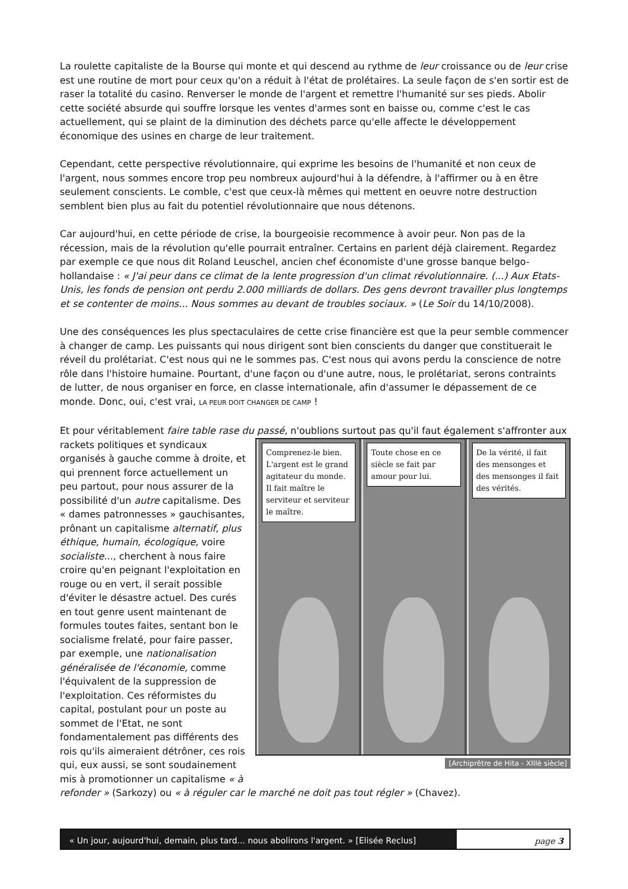La roulette capitaliste de la Bourse qui monte et qui descend au rythme de leur croissance ou de leur crise est une routine de mort pour ceux qu'on a réduit à l'état de prolétaires. La seule façon de s'en sortir est de raser la totalité du casino. Renverser le monde de l'argent et remettre l'humanité sur ses pieds. Abolir cette société absurde qui souffre lorsque les ventes d'armes sont en baisse ou, comme c'est le cas actuellement, qui se plaint de la diminution des déchets parce qu'elle affecte le développement économique des usines en charge de leur traitement.
Cependant, cette perspective révolutionnaire, qui exprime les besoins de l'humanité et non ceux de l'argent, nous sommes encore trop peu nombreux aujourd'hui à la défendre, à l'affirmer ou à en être seulement conscients. Le comble, c'est que ceux-là mêmes qui mettent en oeuvre notre destruction semblent bien plus au fait du potentiel révolutionnaire que nous détenons.
Car aujourd'hui, en cette période de crise, la bourgeoisie recommence à avoir peur. Non pas de la récession, mais de la révolution qu'elle pourrait entraîner. Certains en parlent déjà clairement. Regardez par exemple ce que nous dit Roland Leuschel, ancien chef économiste d'une grosse banque belgo-hollandaise : « J'ai peur dans ce climat de la lente progression d'un climat révolutionnaire. (...) Aux Etats-Unis, les fonds de pension ont perdu 2.000 milliards de dollars. Des gens devront travailler plus longtemps et se contenter de moins... Nous sommes au devant de troubles sociaux. » (Le Soir du 14/10/2008).
Une des conséquences les plus spectaculaires de cette crise financière est que la peur semble commencer à changer de camp. Les puissants qui nous dirigent sont bien conscients du danger que constituerait le réveil du prolétariat. C'est nous qui ne le sommes pas. C'est nous qui avons perdu la conscience de notre rôle dans l'histoire humaine. Pourtant, d'une façon ou d'une autre, nous, le prolétariat, serons contraints de lutter, de nous organiser en force, en classe internationale, afin d'assumer le dépassement de ce monde. Donc, oui, c'est vrai, LA PEUR DOIT CHANGER DE CAMP !
Et pour véritablement faire table rase du passé, n'oublions surtout pas qu'il faut également s'affronter aux rackets politiques Comprenez-le bien. L'argent est le grand agitateur du monde. Il fait maître le serviteur et serviteur le maître. Toute chose en ce siècle se fait par amour pour lui. De la vérité, il fait des mensonges et des mensonges il fait des vérités.
[Archiprêtre de Hita - XIIIè siècle] et syndicaux organisés à gauche comme à droite, et qui prennent force actuellement un peu partout, pour nous assurer de la possibilité d'un autre capitalisme. Des « dames patronnesses » gauchisantes, prônant un capitalisme alternatif, plus éthique, humain, écologique, voire socialiste..., cherchent à nous faire croire qu'en peignant l'exploitation en rouge ou en vert, il serait possible d'éviter le désastre actuel. Des curés en tout genre usent maintenant de formules toutes faites, sentant bon le socialisme frelaté, pour faire passer, par exemple, une nationalisation généralisée de l'économie, comme l'équivalent de la suppression de l'exploitation. Ces réformistes du capital, postulant pour un poste au sommet de l'Etat, ne sont fondamentalement pas différents des rois qu'ils aimeraient détrôner, ces rois qui, eux aussi, se sont soudainement mis à promotionner un capitalisme « à refonder » (Sarkozy) ou « à réguler car le marché ne doit pas tout régler » (Chavez).
« Un jour, aujourd'hui, demain, plus tard... nous abolirons l'argent. » [Elisée Reclus]
page 3